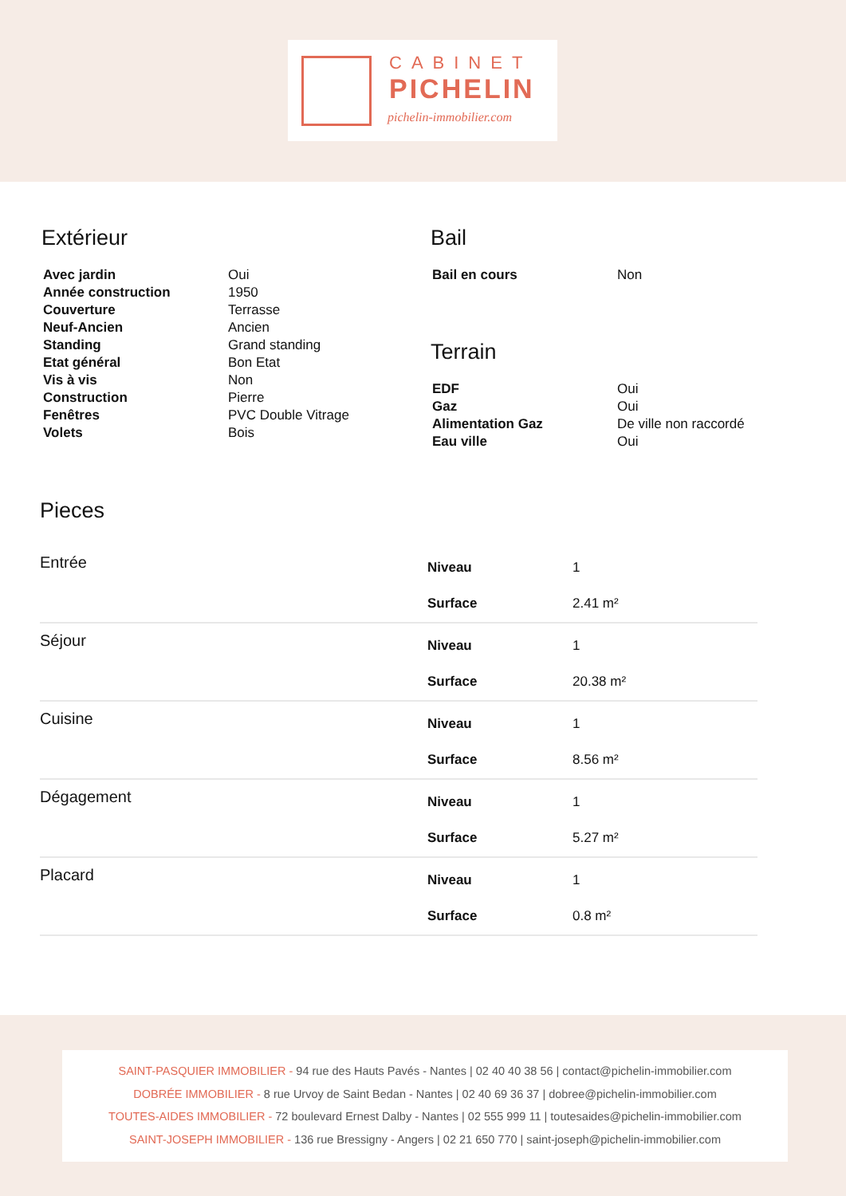CABINET
PICHELIN
pichelin-immobilier.com
Extérieur
| Avec jardin | Oui |
| Année construction | 1950 |
| Couverture | Terrasse |
| Neuf-Ancien | Ancien |
| Standing | Grand standing |
| Etat général | Bon Etat |
| Vis à vis | Non |
| Construction | Pierre |
| Fenêtres | PVC Double Vitrage |
| Volets | Bois |
Bail
| Bail en cours | Non |
Terrain
| EDF | Oui |
| Gaz | Oui |
| Alimentation Gaz | De ville non raccordé |
| Eau ville | Oui |
Pieces
Entrée
| Niveau | 1 |
| Surface | 2.41 m² |
Séjour
| Niveau | 1 |
| Surface | 20.38 m² |
Cuisine
| Niveau | 1 |
| Surface | 8.56 m² |
Dégagement
| Niveau | 1 |
| Surface | 5.27 m² |
Placard
| Niveau | 1 |
| Surface | 0.8 m² |
SAINT-PASQUIER IMMOBILIER - 94 rue des Hauts Pavés - Nantes | 02 40 40 38 56 | contact@pichelin-immobilier.com
DOBRÉE IMMOBILIER - 8 rue Urvoy de Saint Bedan - Nantes | 02 40 69 36 37 | dobree@pichelin-immobilier.com
TOUTES-AIDES IMMOBILIER - 72 boulevard Ernest Dalby - Nantes | 02 555 999 11 | toutesaides@pichelin-immobilier.com
SAINT-JOSEPH IMMOBILIER - 136 rue Bressigny - Angers | 02 21 650 770 | saint-joseph@pichelin-immobilier.com